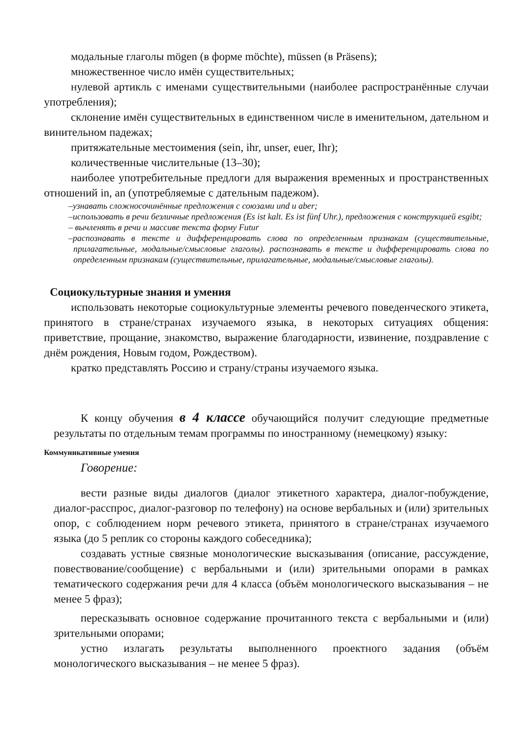модальные глаголы mögen (в форме möchte), müssen (в Präsens);
множественное число имён существительных;
нулевой артикль с именами существительными (наиболее распространённые случаи употребления);
склонение имён существительных в единственном числе в именительном, дательном и винительном падежах;
притяжательные местоимения (sein, ihr, unser, euer, Ihr);
количественные числительные (13–30);
наиболее употребительные предлоги для выражения временных и пространственных отношений in, an (употребляемые с дательным падежом).
–узнавать сложносочинённые предложения с союзами und и aber;
–использовать в речи безличные предложения (Es ist kalt. Es ist fünf Uhr.), предложения с конструкцией esgibt;
– вычленять в речи и массиве текста форму Futur
–распознавать в тексте и дифференцировать слова по определенным признакам (существительные, прилагательные, модальные/смысловые глаголы). распознавать в тексте и дифференцировать слова по определенным признакам (существительные, прилагательные, модальные/смысловые глаголы).
Социокультурные знания и умения
использовать некоторые социокультурные элементы речевого поведенческого этикета, принятого в стране/странах изучаемого языка, в некоторых ситуациях общения: приветствие, прощание, знакомство, выражение благодарности, извинение, поздравление с днём рождения, Новым годом, Рождеством).
кратко представлять Россию и страну/страны изучаемого языка.
К концу обучения в 4 классе обучающийся получит следующие предметные результаты по отдельным темам программы по иностранному (немецкому) языку:
Коммуникативные умения
Говорение:
вести разные виды диалогов (диалог этикетного характера, диалог-побуждение, диалог-расспрос, диалог-разговор по телефону) на основе вербальных и (или) зрительных опор, с соблюдением норм речевого этикета, принятого в стране/странах изучаемого языка (до 5 реплик со стороны каждого собеседника);
создавать устные связные монологические высказывания (описание, рассуждение, повествование/сообщение) с вербальными и (или) зрительными опорами в рамках тематического содержания речи для 4 класса (объём монологического высказывания – не менее 5 фраз);
пересказывать основное содержание прочитанного текста с вербальными и (или) зрительными опорами;
устно излагать результаты выполненного проектного задания (объём монологического высказывания – не менее 5 фраз).